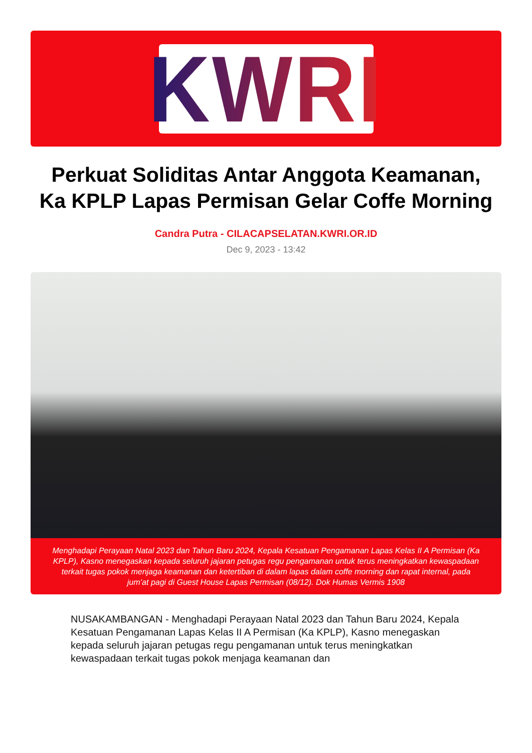KWRI
Perkuat Soliditas Antar Anggota Keamanan, Ka KPLP Lapas Permisan Gelar Coffe Morning
Candra Putra - CILACAPSELATAN.KWRI.OR.ID
Dec 9, 2023 - 13:42
Menghadapi Perayaan Natal 2023 dan Tahun Baru 2024, Kepala Kesatuan Pengamanan Lapas Kelas II A Permisan (Ka KPLP), Kasno menegaskan kepada seluruh jajaran petugas regu pengamanan untuk terus meningkatkan kewaspadaan terkait tugas pokok menjaga keamanan dan ketertiban di dalam lapas dalam coffe morning dan rapat internal, pada jum’at pagi di Guest House Lapas Permisan (08/12). Dok Humas Vermis 1908
NUSAKAMBANGAN - Menghadapi Perayaan Natal 2023 dan Tahun Baru 2024, Kepala Kesatuan Pengamanan Lapas Kelas II A Permisan (Ka KPLP), Kasno menegaskan kepada seluruh jajaran petugas regu pengamanan untuk terus meningkatkan kewaspadaan terkait tugas pokok menjaga keamanan dan